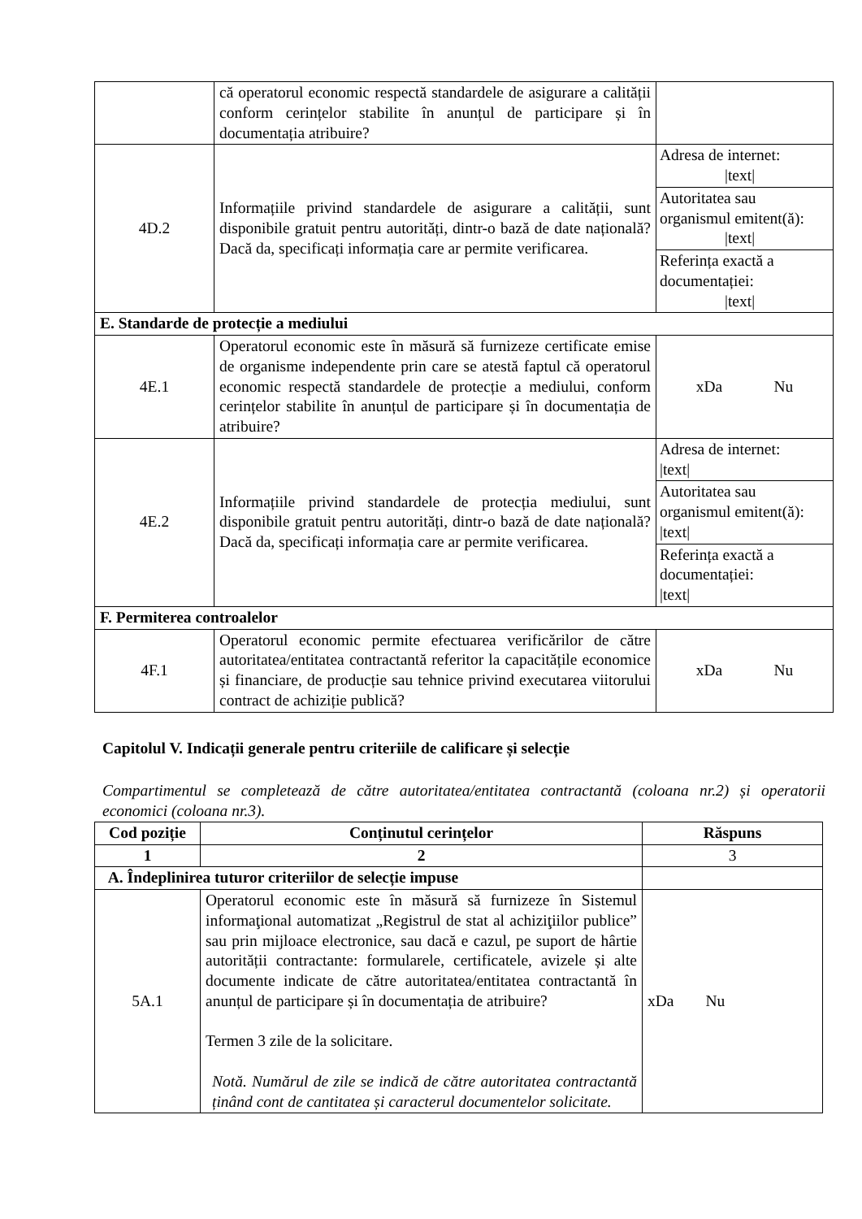| | că operatorul economic respectă standardele de asigurare a calității conform cerințelor stabilite în anunțul de participare și în documentația atribuire? | |
| 4D.2 | Informațiile privind standardele de asigurare a calității, sunt disponibile gratuit pentru autorități, dintr-o bază de date națională? Dacă da, specificați informația care ar permite verificarea. | / Adresa de internet: /text/ / / Autoritatea sau organismul emitent(ă): /text/ / / Referința exactă a documentației: /text/ / |
| E. Standarde de protecție a mediului | | |
| 4E.1 | Operatorul economic este în măsură să furnizeze certificate emise de organisme independente prin care se atestă faptul că operatorul economic respectă standardele de protecție a mediului, conform cerințelor stabilite în anunțul de participare și în documentația de atribuire? | xDa Nu |
| 4E.2 | Informațiile privind standardele de protecția mediului, sunt disponibile gratuit pentru autorități, dintr-o bază de date națională? Dacă da, specificați informația care ar permite verificarea. | / Adresa de internet: /text/ / / Autoritatea sau organismul emitent(ă): /text/ / / Referința exactă a documentației: /text/ / |
| F. Permiterea controalelor | | |
| 4F.1 | Operatorul economic permite efectuarea verificărilor de către autoritatea/entitatea contractantă referitor la capacitățile economice și financiare, de producție sau tehnice privind executarea viitorului contract de achiziție publică? | xDa Nu |
Capitolul V. Indicații generale pentru criteriile de calificare și selecție
Compartimentul se completează de către autoritatea/entitatea contractantă (coloana nr.2) și operatorii economici (coloana nr.3).
| Cod poziție | Conținutul cerințelor | Răspuns |
| --- | --- | --- |
| 1 | 2 | 3 |
| A. Îndeplinirea tuturor criteriilor de selecție impuse | | |
| 5A.1 | Operatorul economic este în măsură să furnizeze în Sistemul informaţional automatizat „Registrul de stat al achiziţiilor publice” sau prin mijloace electronice, sau dacă e cazul, pe suport de hârtie autorității contractante: formularele, certificatele, avizele și alte documente indicate de către autoritatea/entitatea contractantă în anunțul de participare și în documentația de atribuire? Termen 3 zile de la solicitare. Notă. Numărul de zile se indică de către autoritatea contractantă ținând cont de cantitatea și caracterul documentelor solicitate. | xDa Nu |